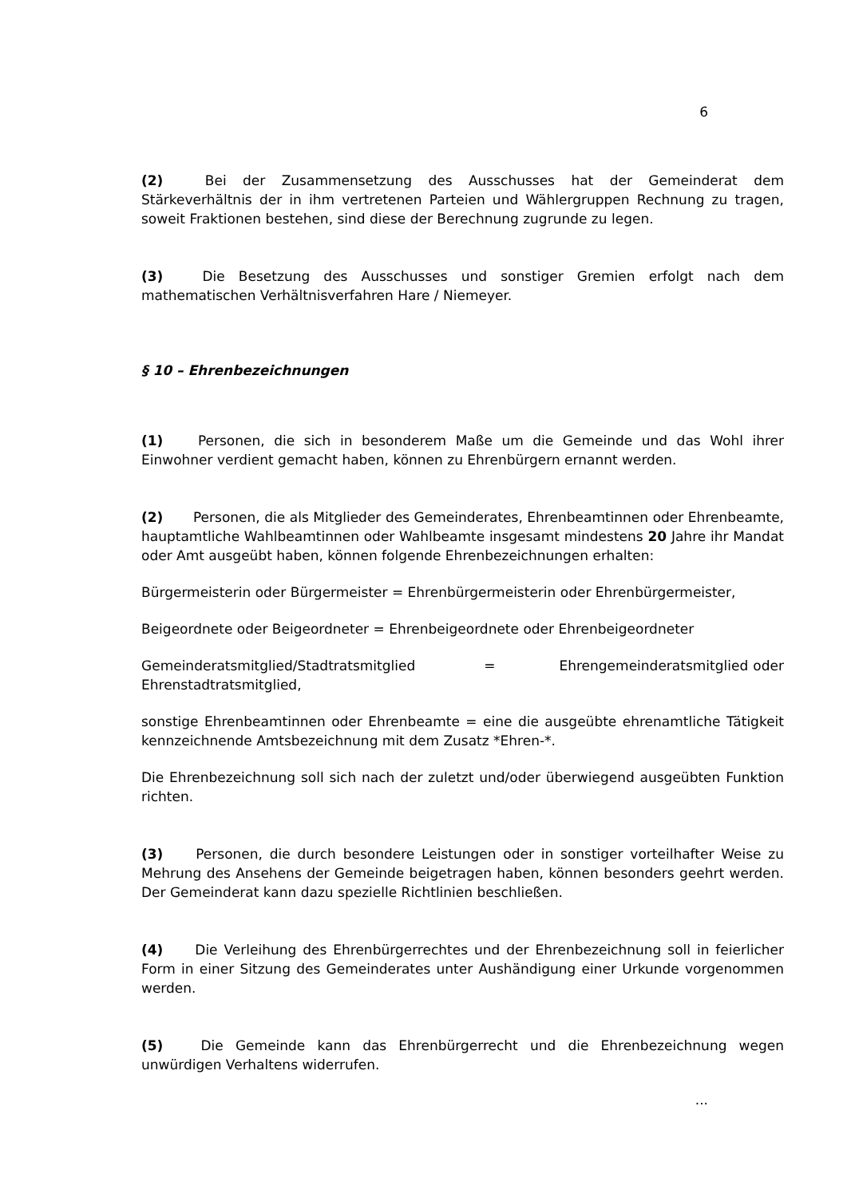6
(2) Bei der Zusammensetzung des Ausschusses hat der Gemeinderat dem Stärkeverhältnis der in ihm vertretenen Parteien und Wählergruppen Rechnung zu tragen, soweit Fraktionen bestehen, sind diese der Berechnung zugrunde zu legen.
(3) Die Besetzung des Ausschusses und sonstiger Gremien erfolgt nach dem mathematischen Verhältnisverfahren Hare / Niemeyer.
§ 10 – Ehrenbezeichnungen
(1) Personen, die sich in besonderem Maße um die Gemeinde und das Wohl ihrer Einwohner verdient gemacht haben, können zu Ehrenbürgern ernannt werden.
(2) Personen, die als Mitglieder des Gemeinderates, Ehrenbeamtinnen oder Ehrenbeamte, hauptamtliche Wahlbeamtinnen oder Wahlbeamte insgesamt mindestens 20 Jahre ihr Mandat oder Amt ausgeübt haben, können folgende Ehrenbezeichnungen erhalten:
Bürgermeisterin oder Bürgermeister = Ehrenbürgermeisterin oder Ehrenbürgermeister,
Beigeordnete oder Beigeordneter = Ehrenbeigeordnete oder Ehrenbeigeordneter
Gemeinderatsmitglied/Stadtratsmitglied = Ehrengemeinderatsmitglied oder Ehrenstadtratsmitglied,
sonstige Ehrenbeamtinnen oder Ehrenbeamte = eine die ausgeübte ehrenamtliche Tätigkeit kennzeichnende Amtsbezeichnung mit dem Zusatz *Ehren-*.
Die Ehrenbezeichnung soll sich nach der zuletzt und/oder überwiegend ausgeübten Funktion richten.
(3) Personen, die durch besondere Leistungen oder in sonstiger vorteilhafter Weise zu Mehrung des Ansehens der Gemeinde beigetragen haben, können besonders geehrt werden. Der Gemeinderat kann dazu spezielle Richtlinien beschließen.
(4) Die Verleihung des Ehrenbürgerrechtes und der Ehrenbezeichnung soll in feierlicher Form in einer Sitzung des Gemeinderates unter Aushändigung einer Urkunde vorgenommen werden.
(5) Die Gemeinde kann das Ehrenbürgerrecht und die Ehrenbezeichnung wegen unwürdigen Verhaltens widerrufen.
...